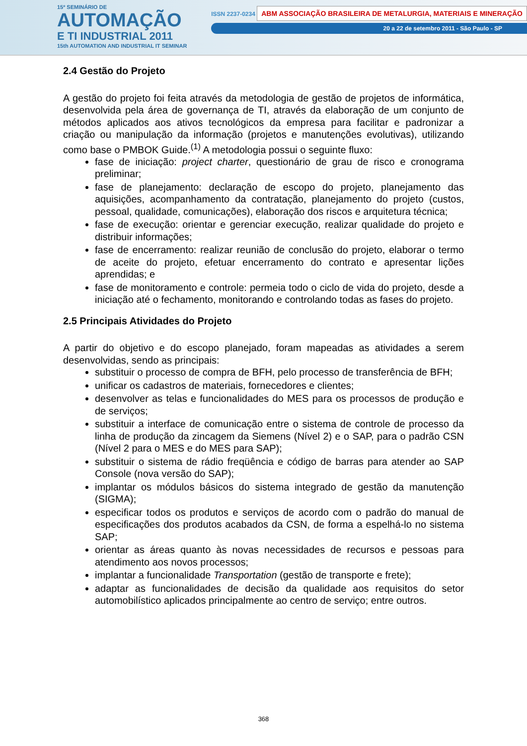15º SEMINÁRIO DE
AUTOMAÇÃO
E TI INDUSTRIAL 2011
15th AUTOMATION AND INDUSTRIAL IT SEMINAR
ISSN 2237-0234 ABM ASSOCIAÇÃO BRASILEIRA DE METALURGIA, MATERIAIS E MINERAÇÃO
20 a 22 de setembro 2011 - São Paulo - SP
2.4 Gestão do Projeto
A gestão do projeto foi feita através da metodologia de gestão de projetos de informática, desenvolvida pela área de governança de TI, através da elaboração de um conjunto de métodos aplicados aos ativos tecnológicos da empresa para facilitar e padronizar a criação ou manipulação da informação (projetos e manutenções evolutivas), utilizando como base o PMBOK Guide.<sup>(1)</sup> A metodologia possui o seguinte fluxo:
fase de iniciação: project charter, questionário de grau de risco e cronograma preliminar;
fase de planejamento: declaração de escopo do projeto, planejamento das aquisições, acompanhamento da contratação, planejamento do projeto (custos, pessoal, qualidade, comunicações), elaboração dos riscos e arquitetura técnica;
fase de execução: orientar e gerenciar execução, realizar qualidade do projeto e distribuir informações;
fase de encerramento: realizar reunião de conclusão do projeto, elaborar o termo de aceite do projeto, efetuar encerramento do contrato e apresentar lições aprendidas; e
fase de monitoramento e controle: permeia todo o ciclo de vida do projeto, desde a iniciação até o fechamento, monitorando e controlando todas as fases do projeto.
2.5 Principais Atividades do Projeto
A partir do objetivo e do escopo planejado, foram mapeadas as atividades a serem desenvolvidas, sendo as principais:
substituir o processo de compra de BFH, pelo processo de transferência de BFH;
unificar os cadastros de materiais, fornecedores e clientes;
desenvolver as telas e funcionalidades do MES para os processos de produção e de serviços;
substituir a interface de comunicação entre o sistema de controle de processo da linha de produção da zincagem da Siemens (Nível 2) e o SAP, para o padrão CSN (Nível 2 para o MES e do MES para SAP);
substituir o sistema de rádio freqüência e código de barras para atender ao SAP Console (nova versão do SAP);
implantar os módulos básicos do sistema integrado de gestão da manutenção (SIGMA);
especificar todos os produtos e serviços de acordo com o padrão do manual de especificações dos produtos acabados da CSN, de forma a espelhá-lo no sistema SAP;
orientar as áreas quanto às novas necessidades de recursos e pessoas para atendimento aos novos processos;
implantar a funcionalidade Transportation (gestão de transporte e frete);
adaptar as funcionalidades de decisão da qualidade aos requisitos do setor automobilístico aplicados principalmente ao centro de serviço; entre outros.
368